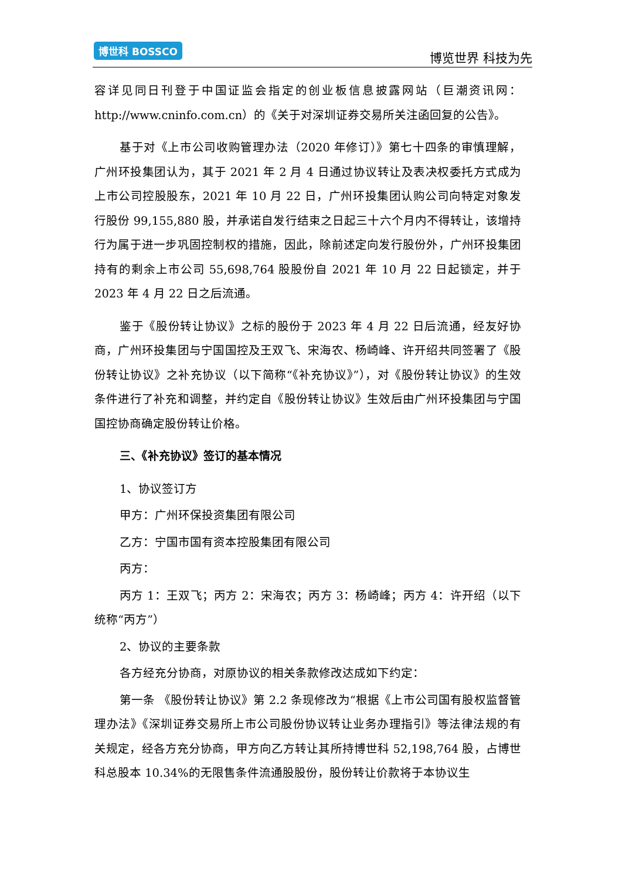博世科 BOSSCO
博览世界 科技为先
容详见同日刊登于中国证监会指定的创业板信息披露网站（巨潮资讯网：http://www.cninfo.com.cn）的《关于对深圳证券交易所关注函回复的公告》。
基于对《上市公司收购管理办法（2020 年修订）》第七十四条的审慎理解，广州环投集团认为，其于 2021 年 2 月 4 日通过协议转让及表决权委托方式成为上市公司控股股东，2021 年 10 月 22 日，广州环投集团认购公司向特定对象发行股份 99,155,880 股，并承诺自发行结束之日起三十六个月内不得转让，该增持行为属于进一步巩固控制权的措施，因此，除前述定向发行股份外，广州环投集团持有的剩余上市公司 55,698,764 股股份自 2021 年 10 月 22 日起锁定，并于 2023 年 4 月 22 日之后流通。
鉴于《股份转让协议》之标的股份于 2023 年 4 月 22 日后流通，经友好协商，广州环投集团与宁国国控及王双飞、宋海农、杨崎峰、许开绍共同签署了《股份转让协议》之补充协议（以下简称“《补充协议》”），对《股份转让协议》的生效条件进行了补充和调整，并约定自《股份转让协议》生效后由广州环投集团与宁国国控协商确定股份转让价格。
三、《补充协议》签订的基本情况
1、协议签订方
甲方：广州环保投资集团有限公司
乙方：宁国市国有资本控股集团有限公司
丙方：
丙方 1：王双飞；丙方 2：宋海农；丙方 3：杨崎峰；丙方 4：许开绍（以下统称“丙方”）
2、协议的主要条款
各方经充分协商，对原协议的相关条款修改达成如下约定：
第一条 《股份转让协议》第 2.2 条现修改为“根据《上市公司国有股权监督管理办法》《深圳证券交易所上市公司股份协议转让业务办理指引》等法律法规的有关规定，经各方充分协商，甲方向乙方转让其所持博世科 52,198,764 股，占博世科总股本 10.34%的无限售条件流通股股份，股份转让价款将于本协议生